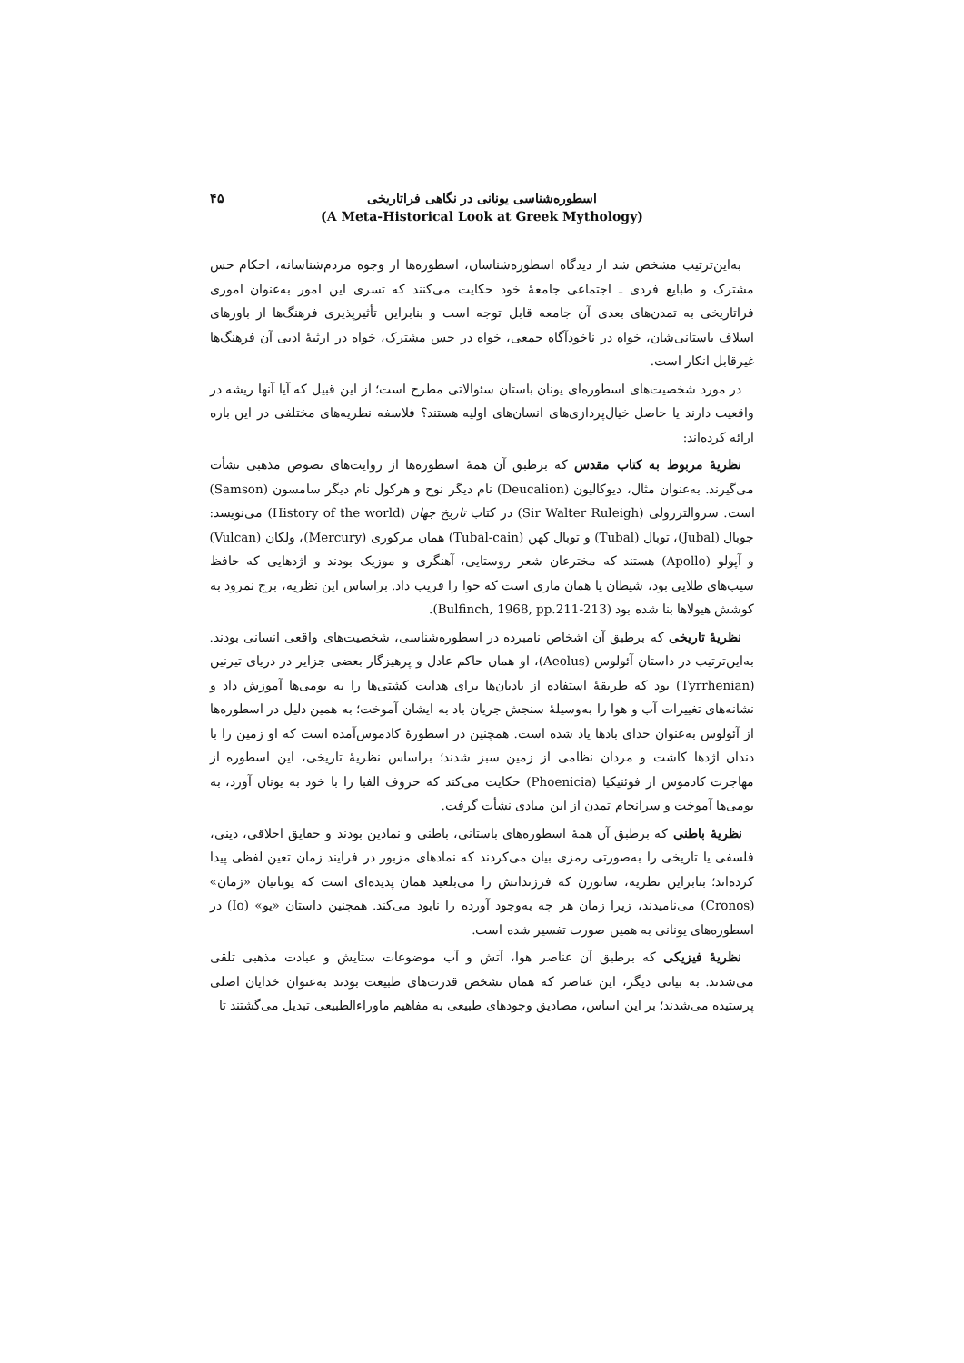۴۵ اسطوره‌شناسی یونانی در نگاهی فراتاریخی
(A Meta-Historical Look at Greek Mythology)
به‌این‌ترتیب مشخص شد از دیدگاه اسطوره‌شناسان، اسطوره‌ها از وجوه مردم‌شناسانه، احکام حس مشترک و طبایع فردی ـ اجتماعی جامعهٔ خود حکایت می‌کنند که تسری این امور به‌عنوان اموری فراتاریخی به تمدن‌های بعدی آن جامعه قابل توجه است و بنابراین تأثیرپذیری فرهنگ‌ها از باورهای اسلاف باستانی‌شان، خواه در ناخودآگاه جمعی، خواه در حس مشترک، خواه در ارثیهٔ ادبی آن فرهنگ‌ها غیرقابل انکار است.
در مورد شخصیت‌های اسطوره‌ای یونان باستان سئوالاتی مطرح است؛ از این قبیل که آیا آنها ریشه در واقعیت دارند یا حاصل خیال‌پردازی‌های انسان‌های اولیه هستند؟ فلاسفه نظریه‌های مختلفی در این باره ارائه کرده‌اند:
نظریهٔ مربوط به کتاب مقدس که برطبق آن همهٔ اسطوره‌ها از روایت‌های نصوص مذهبی نشأت می‌گیرند. به‌عنوان مثال، دیوکالیون (Deucalion) نام دیگر نوح و هرکول نام دیگر سامسون (Samson) است. سروالتررولی (Sir Walter Ruleigh) در کتاب تاریخ جهان (History of the world) می‌نویسد: جوبال (Jubal)، توبال (Tubal) و توبال کهن (Tubal-cain) همان مرکوری (Mercury)، ولکان (Vulcan) و آپولو (Apollo) هستند که مخترعان شعر روستایی، آهنگری و موزیک بودند و اژدهایی که حافظ سیب‌های طلایی بود، شیطان یا همان ماری است که حوا را فریب داد. براساس این نظریه، برج نمرود به کوشش هیولاها بنا شده بود (Bulfinch, 1968, pp.211-213).
نظریهٔ تاریخی که برطبق آن اشخاص نامبرده در اسطوره‌شناسی، شخصیت‌های واقعی انسانی بودند. به‌این‌ترتیب در داستان آئولوس (Aeolus)، او همان حاکم عادل و پرهیزگار بعضی جزایر در دریای تیرنین (Tyrrhenian) بود که طریقهٔ استفاده از بادبان‌ها برای هدایت کشتی‌ها را به بومی‌ها آموزش داد و نشانه‌های تغییرات آب و هوا را به‌وسیلهٔ سنجش جریان باد به ایشان آموخت؛ به همین دلیل در اسطوره‌ها از آئولوس به‌عنوان خدای بادها یاد شده است. همچنین در اسطورهٔ کادموس‌آمده است که او زمین را با دندان اژدها کاشت و مردان نظامی از زمین سبز شدند؛ براساس نظریهٔ تاریخی، این اسطوره از مهاجرت کادموس از فوئنیکیا (Phoenicia) حکایت می‌کند که حروف الفبا را با خود به یونان آورد، به بومی‌ها آموخت و سرانجام تمدن از این مبادی نشأت گرفت.
نظریهٔ باطنی که برطبق آن همهٔ اسطوره‌های باستانی، باطنی و نمادین بودند و حقایق اخلاقی، دینی، فلسفی یا تاریخی را به‌صورتی رمزی بیان می‌کردند که نمادهای مزبور در فرایند زمان تعین لفظی پیدا کرده‌اند؛ بنابراین نظریه، ساتورن که فرزندانش را می‌بلعید همان پدیده‌ای است که یونانیان «زمان» (Cronos) می‌نامیدند، زیرا زمان هر چه به‌وجود آورده را نابود می‌کند. همچنین داستان «یو» (Io) در اسطوره‌های یونانی به همین صورت تفسیر شده است.
نظریهٔ فیزیکی که برطبق آن عناصر هوا، آتش و آب موضوعات ستایش و عبادت مذهبی تلقی می‌شدند. به بیانی دیگر، این عناصر که همان تشخص قدرت‌های طبیعت بودند به‌عنوان خدایان اصلی پرستیده می‌شدند؛ بر این اساس، مصادیق وجودهای طبیعی به مفاهیم ماوراءالطبیعی تبدیل می‌گشتند تا